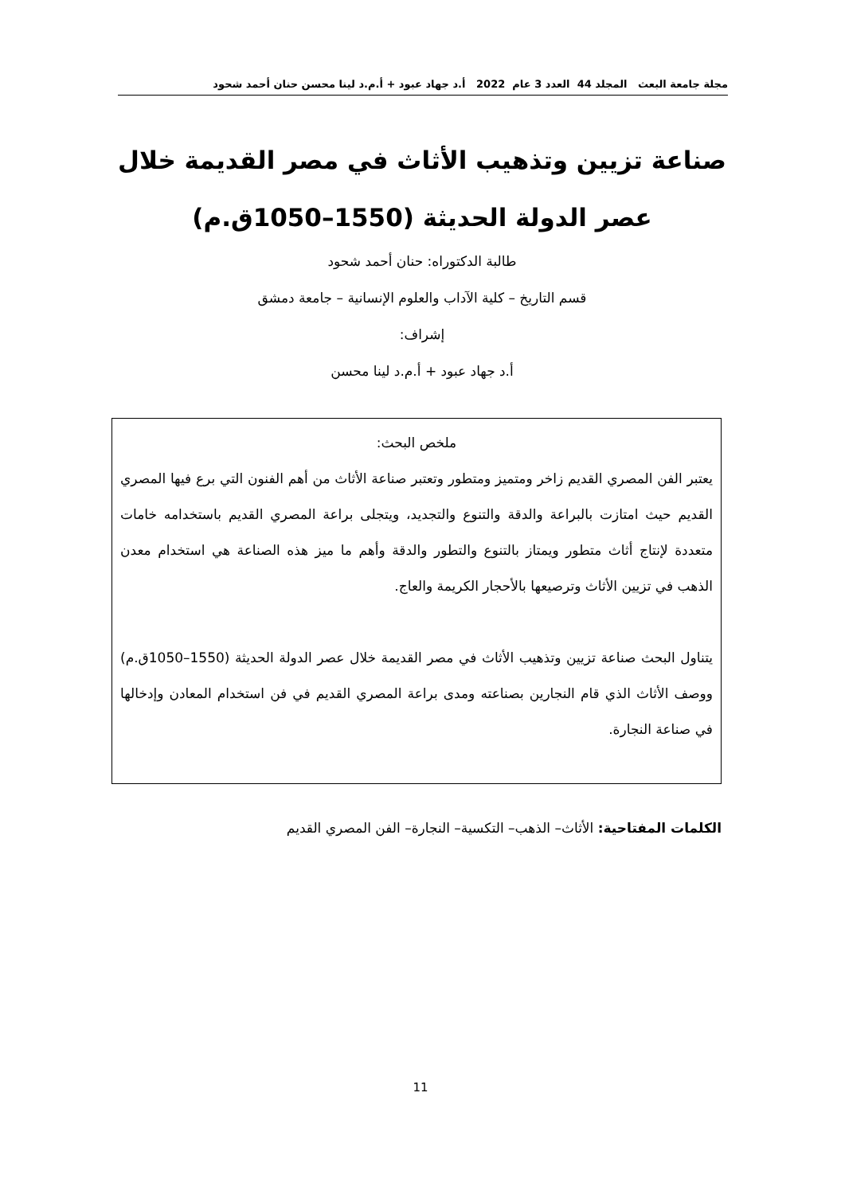مجلة جامعة البعث المجلد 44 العدد 3 عام 2022 أ.د جهاد عبود + أ.م.د لينا محسن حنان أحمد شحود
صناعة تزيين وتذهيب الأثاث في مصر القديمة خلال
عصر الدولة الحديثة (1550–1050ق.م)
طالبة الدكتوراه: حنان أحمد شحود
قسم التاريخ – كلية الآداب والعلوم الإنسانية – جامعة دمشق
إشراف:
أ.د جهاد عبود + أ.م.د لينا محسن
ملخص البحث:
يعتبر الفن المصري القديم زاخر ومتميز ومتطور وتعتبر صناعة الأثاث من أهم الفنون التي برع فيها المصري القديم حيث امتازت بالبراعة والدقة والتنوع والتجديد، ويتجلى براعة المصري القديم باستخدامه خامات متعددة لإنتاج أثاث متطور ويمتاز بالتنوع والتطور والدقة وأهم ما ميز هذه الصناعة هي استخدام معدن الذهب في تزيين الأثاث وترصيعها بالأحجار الكريمة والعاج.
يتناول البحث صناعة تزيين وتذهيب الأثاث في مصر القديمة خلال عصر الدولة الحديثة (1550–1050ق.م) ووصف الأثاث الذي قام النجارين بصناعته ومدى براعة المصري القديم في فن استخدام المعادن وإدخالها في صناعة النجارة.
الكلمات المفتاحية: الأثاث– الذهب– التكسية– النجارة– الفن المصري القديم
11